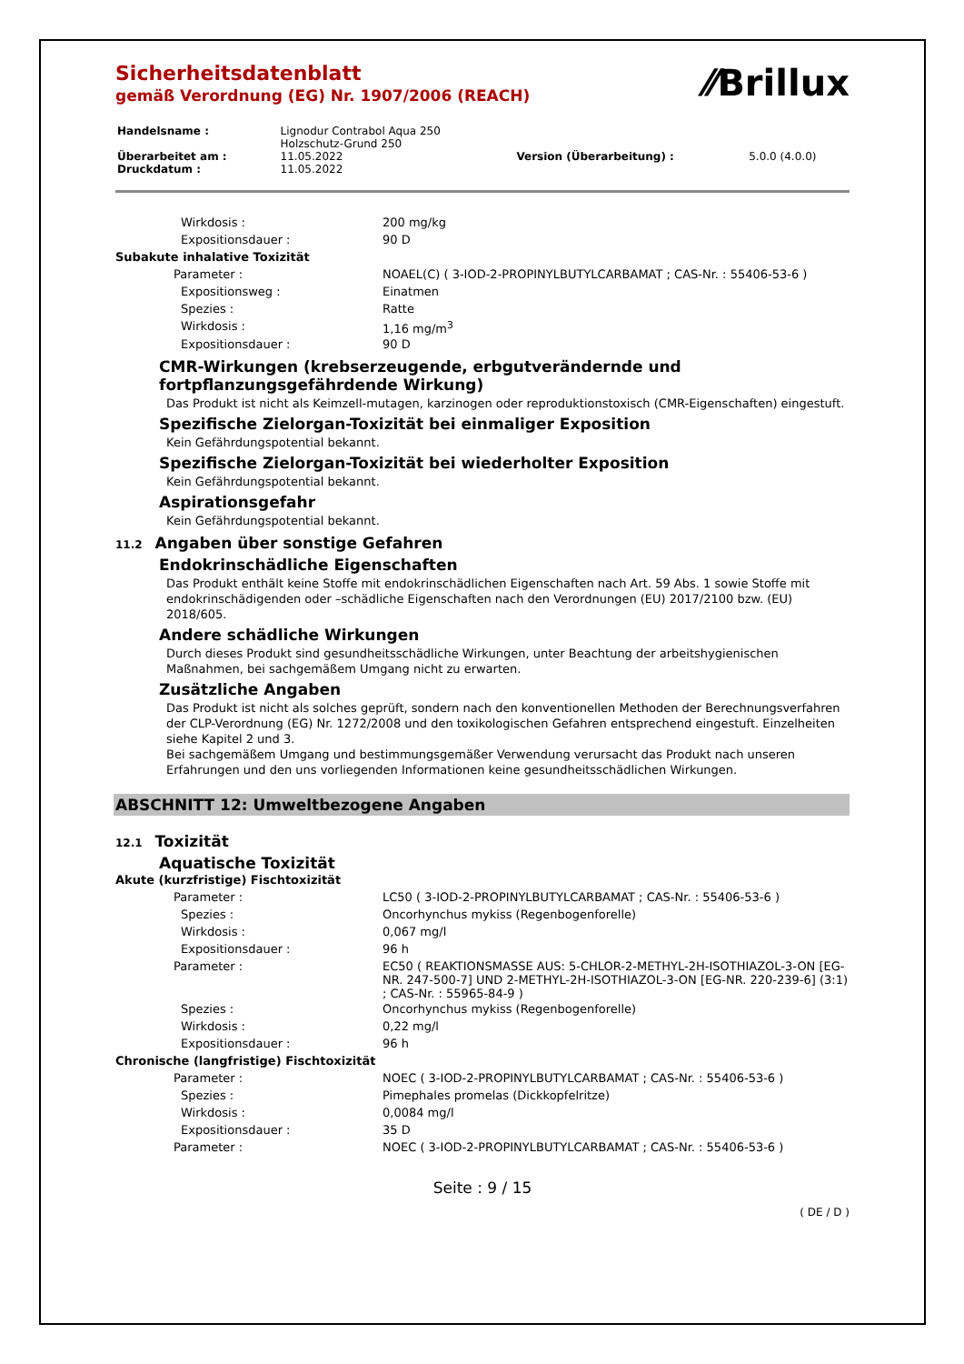⁄⁄Brillux
Sicherheitsdatenblatt
gemäß Verordnung (EG) Nr. 1907/2006 (REACH)
| Handelsname : | Lignodur Contrabol Aqua 250 Holzschutz-Grund 250 | | |
| Überarbeitet am : | 11.05.2022 | Version (Überarbeitung) : | 5.0.0 (4.0.0) |
| Druckdatum : | 11.05.2022 | | |
| Wirkdosis : | 200 mg/kg |
| Expositionsdauer : | 90 D |
| Subakute inhalative Toxizität | |
| Parameter : | NOAEL(C) ( 3-IOD-2-PROPINYLBUTYLCARBAMAT ; CAS-Nr. : 55406-53-6 ) |
| Expositionsweg : | Einatmen |
| Spezies : | Ratte |
| Wirkdosis : | 1,16 mg/m<sup>3</sup> |
| Expositionsdauer : | 90 D |
CMR-Wirkungen (krebserzeugende, erbgutverändernde und fortpflanzungsgefährdende Wirkung)
Das Produkt ist nicht als Keimzell-mutagen, karzinogen oder reproduktionstoxisch (CMR-Eigenschaften) eingestuft.
Spezifische Zielorgan-Toxizität bei einmaliger Exposition
Kein Gefährdungspotential bekannt.
Spezifische Zielorgan-Toxizität bei wiederholter Exposition
Kein Gefährdungspotential bekannt.
Aspirationsgefahr
Kein Gefährdungspotential bekannt.
11.2 Angaben über sonstige Gefahren
Endokrinschädliche Eigenschaften
Das Produkt enthält keine Stoffe mit endokrinschädlichen Eigenschaften nach Art. 59 Abs. 1 sowie Stoffe mit endokrinschädigenden oder –schädliche Eigenschaften nach den Verordnungen (EU) 2017/2100 bzw. (EU) 2018/605.
Andere schädliche Wirkungen
Durch dieses Produkt sind gesundheitsschädliche Wirkungen, unter Beachtung der arbeitshygienischen Maßnahmen, bei sachgemäßem Umgang nicht zu erwarten.
Zusätzliche Angaben
Das Produkt ist nicht als solches geprüft, sondern nach den konventionellen Methoden der Berechnungsverfahren der CLP-Verordnung (EG) Nr. 1272/2008 und den toxikologischen Gefahren entsprechend eingestuft. Einzelheiten siehe Kapitel 2 und 3.
Bei sachgemäßem Umgang und bestimmungsgemäßer Verwendung verursacht das Produkt nach unseren Erfahrungen und den uns vorliegenden Informationen keine gesundheitsschädlichen Wirkungen.
ABSCHNITT 12: Umweltbezogene Angaben
12.1 Toxizität
Aquatische Toxizität
| Akute (kurzfristige) Fischtoxizität | |
| Parameter : | LC50 ( 3-IOD-2-PROPINYLBUTYLCARBAMAT ; CAS-Nr. : 55406-53-6 ) |
| Spezies : | Oncorhynchus mykiss (Regenbogenforelle) |
| Wirkdosis : | 0,067 mg/l |
| Expositionsdauer : | 96 h |
| Parameter : | EC50 ( REAKTIONSMASSE AUS: 5-CHLOR-2-METHYL-2H-ISOTHIAZOL-3-ON [EG-NR. 247-500-7] UND 2-METHYL-2H-ISOTHIAZOL-3-ON [EG-NR. 220-239-6] (3:1) ; CAS-Nr. : 55965-84-9 ) |
| Spezies : | Oncorhynchus mykiss (Regenbogenforelle) |
| Wirkdosis : | 0,22 mg/l |
| Expositionsdauer : | 96 h |
| Chronische (langfristige) Fischtoxizität | |
| Parameter : | NOEC ( 3-IOD-2-PROPINYLBUTYLCARBAMAT ; CAS-Nr. : 55406-53-6 ) |
| Spezies : | Pimephales promelas (Dickkopfelritze) |
| Wirkdosis : | 0,0084 mg/l |
| Expositionsdauer : | 35 D |
| Parameter : | NOEC ( 3-IOD-2-PROPINYLBUTYLCARBAMAT ; CAS-Nr. : 55406-53-6 ) |
Seite : 9 / 15
( DE / D )